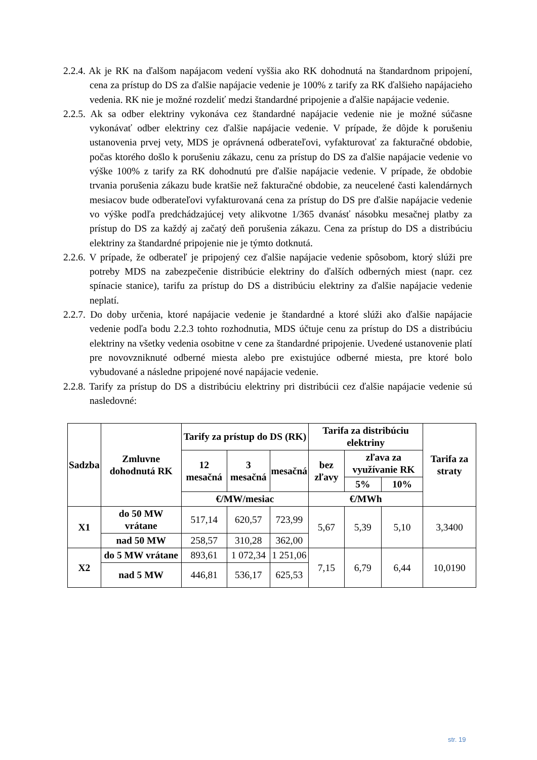2.2.4. Ak je RK na ďalšom napájacom vedení vyššia ako RK dohodnutá na štandardnom pripojení, cena za prístup do DS za ďalšie napájacie vedenie je 100% z tarify za RK ďalšieho napájacieho vedenia. RK nie je možné rozdeliť medzi štandardné pripojenie a ďalšie napájacie vedenie.
2.2.5. Ak sa odber elektriny vykonáva cez štandardné napájacie vedenie nie je možné súčasne vykonávať odber elektriny cez ďalšie napájacie vedenie. V prípade, že dôjde k porušeniu ustanovenia prvej vety, MDS je oprávnená odberateľovi, vyfakturovať za fakturačné obdobie, počas ktorého došlo k porušeniu zákazu, cenu za prístup do DS za ďalšie napájacie vedenie vo výške 100% z tarify za RK dohodnutú pre ďalšie napájacie vedenie. V prípade, že obdobie trvania porušenia zákazu bude kratšie než fakturačné obdobie, za neucelené časti kalendárnych mesiacov bude odberateľovi vyfakturovaná cena za prístup do DS pre ďalšie napájacie vedenie vo výške podľa predchádzajúcej vety alikvotne 1/365 dvanásť násobku mesačnej platby za prístup do DS za každý aj začatý deň porušenia zákazu. Cena za prístup do DS a distribúciu elektriny za štandardné pripojenie nie je týmto dotknutá.
2.2.6. V prípade, že odberateľ je pripojený cez ďalšie napájacie vedenie spôsobom, ktorý slúži pre potreby MDS na zabezpečenie distribúcie elektriny do ďalších odberných miest (napr. cez spínacie stanice), tarifu za prístup do DS a distribúciu elektriny za ďalšie napájacie vedenie neplatí.
2.2.7. Do doby určenia, ktoré napájacie vedenie je štandardné a ktoré slúži ako ďalšie napájacie vedenie podľa bodu 2.2.3 tohto rozhodnutia, MDS účtuje cenu za prístup do DS a distribúciu elektriny na všetky vedenia osobitne v cene za štandardné pripojenie. Uvedené ustanovenie platí pre novovzniknuté odberné miesta alebo pre existujúce odberné miesta, pre ktoré bolo vybudované a následne pripojené nové napájacie vedenie.
2.2.8. Tarify za prístup do DS a distribúciu elektriny pri distribúcii cez ďalšie napájacie vedenie sú nasledovné:
| Sadzba | Zmluvne dohodnutá RK | Tarify za prístup do DS (RK) | | | Tarifa za distribúciu elektriny | | | Tarifa za straty |
| --- | --- | --- | --- | --- | --- | --- | --- | --- |
| | | 12 mesačná | 3 mesačná | mesačná | bez zľavy | zľava za využívanie RK | | |
| | | | | | | 5% | 10% | |
| | | €/MW/mesiac | | | €/MWh | | | |
| X1 | do 50 MW vrátane | 517,14 | 620,57 | 723,99 | 5,67 | 5,39 | 5,10 | 3,3400 |
| | nad 50 MW | 258,57 | 310,28 | 362,00 | | | | |
| X2 | do 5 MW vrátane | 893,61 | 1 072,34 | 1 251,06 | 7,15 | 6,79 | 6,44 | 10,0190 |
| | nad 5 MW | 446,81 | 536,17 | 625,53 | | | | |
str. 19